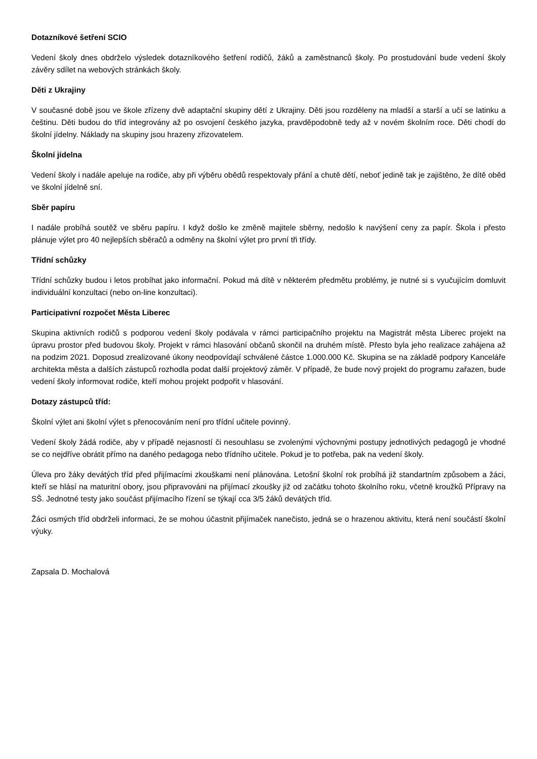Dotazníkové šetření SCIO
Vedení školy dnes obdrželo výsledek dotazníkového šetření rodičů, žáků a zaměstnanců školy. Po prostudování bude vedení školy závěry sdílet na webových stránkách školy.
Děti z Ukrajiny
V současné době jsou ve škole zřízeny dvě adaptační skupiny dětí z Ukrajiny. Děti jsou rozděleny na mladší a starší a učí se latinku a češtinu. Děti budou do tříd integrovány až po osvojení českého jazyka, pravděpodobně tedy až v novém školním roce. Děti chodí do školní jídelny. Náklady na skupiny jsou hrazeny zřizovatelem.
Školní jídelna
Vedení školy i nadále apeluje na rodiče, aby při výběru obědů respektovaly přání a chutě dětí, neboť jedině tak je zajištěno, že dítě oběd ve školní jídelně sní.
Sběr papíru
I nadále probíhá soutěž ve sběru papíru. I když došlo ke změně majitele sběrny, nedošlo k navýšení ceny za papír. Škola i přesto plánuje výlet pro 40 nejlepších sběračů a odměny na školní výlet pro první tři třídy.
Třídní schůzky
Třídní schůzky budou i letos probíhat jako informační. Pokud má dítě v některém předmětu problémy, je nutné si s vyučujícím domluvit individuální konzultaci (nebo on-line konzultaci).
Participativní rozpočet Města Liberec
Skupina aktivních rodičů s podporou vedení školy podávala v rámci participačního projektu na Magistrát města Liberec projekt na úpravu prostor před budovou školy. Projekt v rámci hlasování občanů skončil na druhém místě. Přesto byla jeho realizace zahájena až na podzim 2021. Doposud zrealizované úkony neodpovídají schválené částce 1.000.000 Kč. Skupina se na základě podpory Kanceláře architekta města a dalších zástupců rozhodla podat další projektový záměr. V případě, že bude nový projekt do programu zařazen, bude vedení školy informovat rodiče, kteří mohou projekt podpořit v hlasování.
Dotazy zástupců tříd:
Školní výlet ani školní výlet s přenocováním není pro třídní učitele povinný.
Vedení školy žádá rodiče, aby v případě nejasností či nesouhlasu se zvolenými výchovnými postupy jednotlivých pedagogů je vhodné se co nejdříve obrátit přímo na daného pedagoga nebo třídního učitele. Pokud je to potřeba, pak na vedení školy.
Úleva pro žáky devátých tříd před přijímacími zkouškami není plánována. Letošní školní rok probíhá již standartním způsobem a žáci, kteří se hlásí na maturitní obory, jsou připravováni na přijímací zkoušky již od začátku tohoto školního roku, včetně kroužků Přípravy na SŠ. Jednotné testy jako součást přijímacího řízení se týkají cca 3/5 žáků devátých tříd.
Žáci osmých tříd obdrželi informaci, že se mohou účastnit přijímaček nanečisto, jedná se o hrazenou aktivitu, která není součástí školní výuky.
Zapsala D. Mochalová